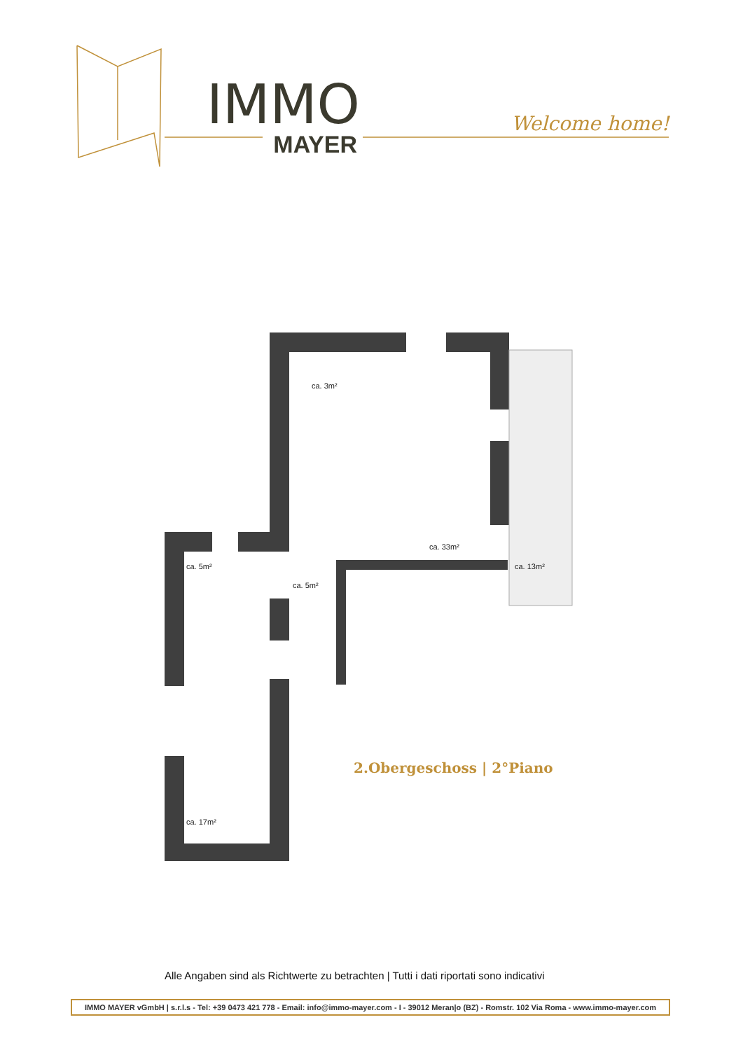IMMO
MAYER
Welcome home!
ca. 3m²
ca. 33m²
ca. 13m²
ca. 5m²
ca. 5m²
ca. 17m²
2.Obergeschoss | 2°Piano
Alle Angaben sind als Richtwerte zu betrachten | Tutti i dati riportati sono indicativi
IMMO MAYER vGmbH | s.r.l.s - Tel: +39 0473 421 778 - Email: info@immo-mayer.com - I - 39012 Meran|o (BZ) - Romstr. 102 Via Roma - www.immo-mayer.com